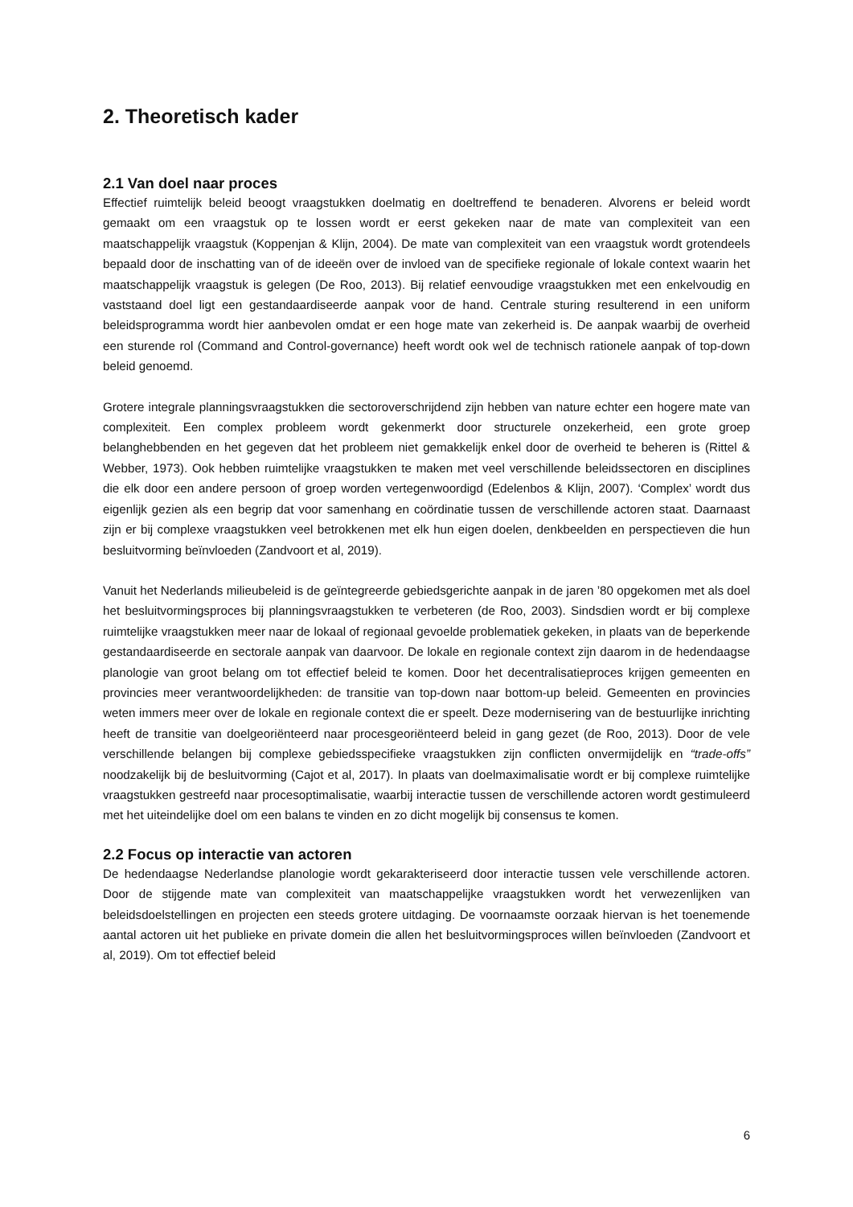2. Theoretisch kader
2.1 Van doel naar proces
Effectief ruimtelijk beleid beoogt vraagstukken doelmatig en doeltreffend te benaderen. Alvorens er beleid wordt gemaakt om een vraagstuk op te lossen wordt er eerst gekeken naar de mate van complexiteit van een maatschappelijk vraagstuk (Koppenjan & Klijn, 2004). De mate van complexiteit van een vraagstuk wordt grotendeels bepaald door de inschatting van of de ideeën over de invloed van de specifieke regionale of lokale context waarin het maatschappelijk vraagstuk is gelegen (De Roo, 2013). Bij relatief eenvoudige vraagstukken met een enkelvoudig en vaststaand doel ligt een gestandaardiseerde aanpak voor de hand. Centrale sturing resulterend in een uniform beleidsprogramma wordt hier aanbevolen omdat er een hoge mate van zekerheid is. De aanpak waarbij de overheid een sturende rol (Command and Control-governance) heeft wordt ook wel de technisch rationele aanpak of top-down beleid genoemd.
Grotere integrale planningsvraagstukken die sectoroverschrijdend zijn hebben van nature echter een hogere mate van complexiteit. Een complex probleem wordt gekenmerkt door structurele onzekerheid, een grote groep belanghebbenden en het gegeven dat het probleem niet gemakkelijk enkel door de overheid te beheren is (Rittel & Webber, 1973). Ook hebben ruimtelijke vraagstukken te maken met veel verschillende beleidssectoren en disciplines die elk door een andere persoon of groep worden vertegenwoordigd (Edelenbos & Klijn, 2007). ‘Complex’ wordt dus eigenlijk gezien als een begrip dat voor samenhang en coördinatie tussen de verschillende actoren staat. Daarnaast zijn er bij complexe vraagstukken veel betrokkenen met elk hun eigen doelen, denkbeelden en perspectieven die hun besluitvorming beïnvloeden (Zandvoort et al, 2019).
Vanuit het Nederlands milieubeleid is de geïntegreerde gebiedsgerichte aanpak in de jaren ’80 opgekomen met als doel het besluitvormingsproces bij planningsvraagstukken te verbeteren (de Roo, 2003). Sindsdien wordt er bij complexe ruimtelijke vraagstukken meer naar de lokaal of regionaal gevoelde problematiek gekeken, in plaats van de beperkende gestandaardiseerde en sectorale aanpak van daarvoor. De lokale en regionale context zijn daarom in de hedendaagse planologie van groot belang om tot effectief beleid te komen. Door het decentralisatieproces krijgen gemeenten en provincies meer verantwoordelijkheden: de transitie van top-down naar bottom-up beleid. Gemeenten en provincies weten immers meer over de lokale en regionale context die er speelt. Deze modernisering van de bestuurlijke inrichting heeft de transitie van doelgeoriënteerd naar procesgeoriënteerd beleid in gang gezet (de Roo, 2013). Door de vele verschillende belangen bij complexe gebiedsspecifieke vraagstukken zijn conflicten onvermijdelijk en “trade-offs” noodzakelijk bij de besluitvorming (Cajot et al, 2017). In plaats van doelmaximalisatie wordt er bij complexe ruimtelijke vraagstukken gestreefd naar procesoptimalisatie, waarbij interactie tussen de verschillende actoren wordt gestimuleerd met het uiteindelijke doel om een balans te vinden en zo dicht mogelijk bij consensus te komen.
2.2 Focus op interactie van actoren
De hedendaagse Nederlandse planologie wordt gekarakteriseerd door interactie tussen vele verschillende actoren. Door de stijgende mate van complexiteit van maatschappelijke vraagstukken wordt het verwezenlijken van beleidsdoelstellingen en projecten een steeds grotere uitdaging. De voornaamste oorzaak hiervan is het toenemende aantal actoren uit het publieke en private domein die allen het besluitvormingsproces willen beïnvloeden (Zandvoort et al, 2019). Om tot effectief beleid
6